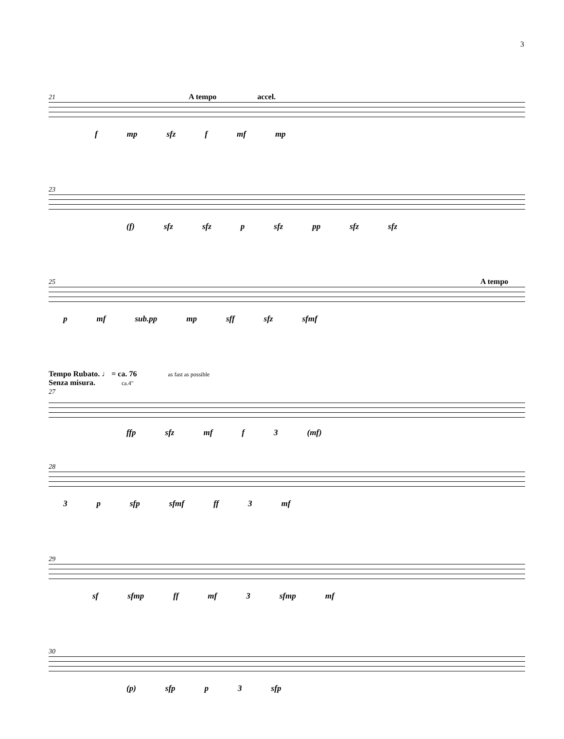3
21 A tempo accel.
f mp sfz f mf mp
23
(f) sfz sfz p sfz pp sfz sfz
25 A tempo
p mf sub.pp mp sff sfz sfmf
Tempo Rubato. ♩ = ca. 76 as fast as possible
Senza misura. ca.4"
27
ffp sfz mf f 3 (mf)
28
3 p sfp sfmf ff 3 mf
29
sf sfmp ff mf 3 sfmp mf
30
(p) sfp p 3 sfp